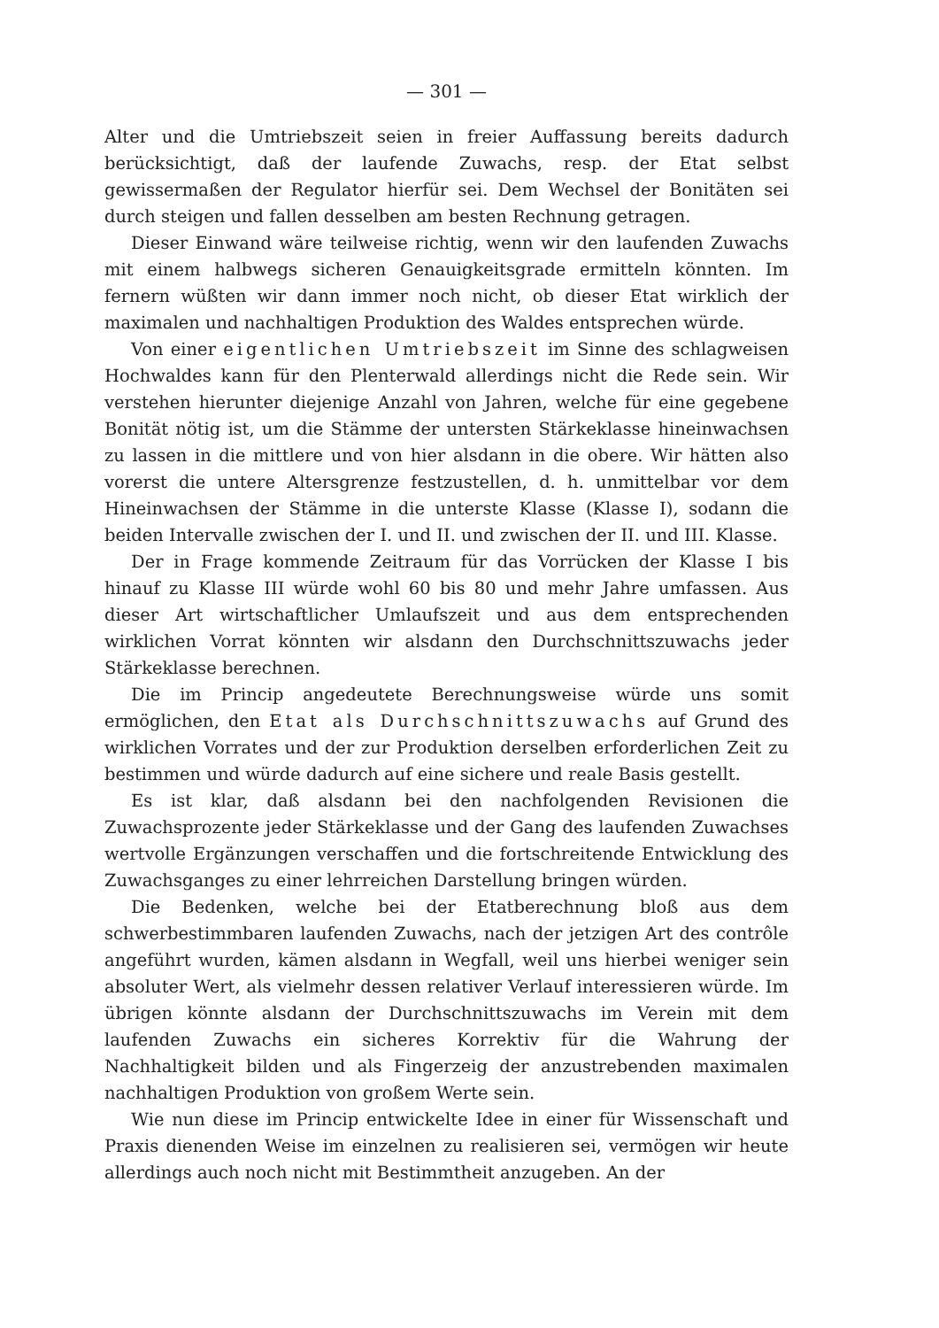— 301 —
Alter und die Umtriebszeit seien in freier Auffassung bereits dadurch berücksichtigt, daß der laufende Zuwachs, resp. der Etat selbst gewissermaßen der Regulator hierfür sei. Dem Wechsel der Bonitäten sei durch steigen und fallen desselben am besten Rechnung getragen.
Dieser Einwand wäre teilweise richtig, wenn wir den laufenden Zuwachs mit einem halbwegs sicheren Genauigkeitsgrade ermitteln könnten. Im fernern wüßten wir dann immer noch nicht, ob dieser Etat wirklich der maximalen und nachhaltigen Produktion des Waldes entsprechen würde.
Von einer eigentlichen Umtriebszeit im Sinne des schlagweisen Hochwaldes kann für den Plenterwald allerdings nicht die Rede sein. Wir verstehen hierunter diejenige Anzahl von Jahren, welche für eine gegebene Bonität nötig ist, um die Stämme der untersten Stärkeklasse hineinwachsen zu lassen in die mittlere und von hier alsdann in die obere. Wir hätten also vorerst die untere Altersgrenze festzustellen, d. h. unmittelbar vor dem Hineinwachsen der Stämme in die unterste Klasse (Klasse I), sodann die beiden Intervalle zwischen der I. und II. und zwischen der II. und III. Klasse.
Der in Frage kommende Zeitraum für das Vorrücken der Klasse I bis hinauf zu Klasse III würde wohl 60 bis 80 und mehr Jahre umfassen. Aus dieser Art wirtschaftlicher Umlaufszeit und aus dem entsprechenden wirklichen Vorrat könnten wir alsdann den Durchschnittszuwachs jeder Stärkeklasse berechnen.
Die im Princip angedeutete Berechnungsweise würde uns somit ermöglichen, den Etat als Durchschnittszuwachs auf Grund des wirklichen Vorrates und der zur Produktion derselben erforderlichen Zeit zu bestimmen und würde dadurch auf eine sichere und reale Basis gestellt.
Es ist klar, daß alsdann bei den nachfolgenden Revisionen die Zuwachsprozente jeder Stärkeklasse und der Gang des laufenden Zuwachses wertvolle Ergänzungen verschaffen und die fortschreitende Entwicklung des Zuwachsganges zu einer lehrreichen Darstellung bringen würden.
Die Bedenken, welche bei der Etatberechnung bloß aus dem schwerbestimmbaren laufenden Zuwachs, nach der jetzigen Art des contrôle angeführt wurden, kämen alsdann in Wegfall, weil uns hierbei weniger sein absoluter Wert, als vielmehr dessen relativer Verlauf interessieren würde. Im übrigen könnte alsdann der Durchschnittszuwachs im Verein mit dem laufenden Zuwachs ein sicheres Korrektiv für die Wahrung der Nachhaltigkeit bilden und als Fingerzeig der anzustrebenden maximalen nachhaltigen Produktion von großem Werte sein.
Wie nun diese im Princip entwickelte Idee in einer für Wissenschaft und Praxis dienenden Weise im einzelnen zu realisieren sei, vermögen wir heute allerdings auch noch nicht mit Bestimmtheit anzugeben. An der